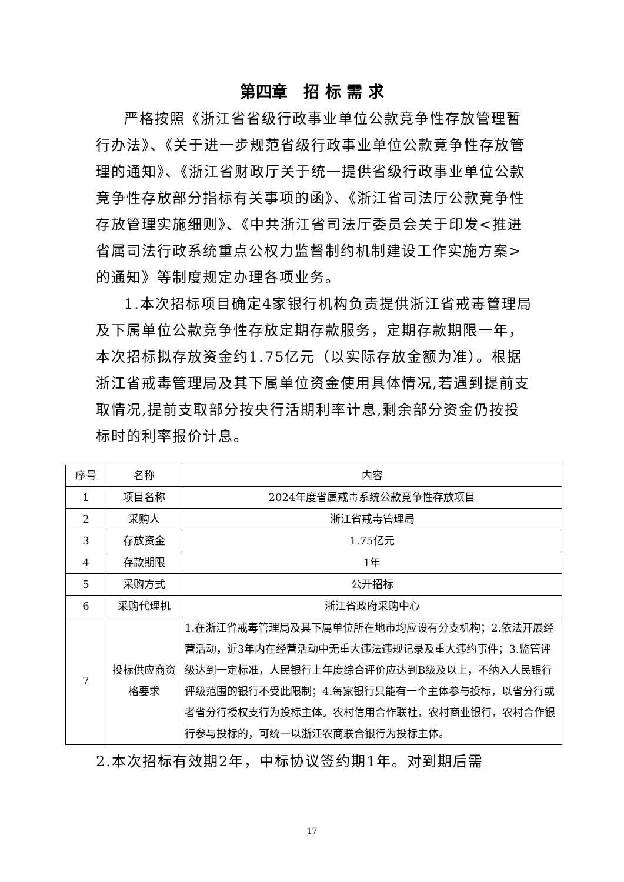第四章　招 标 需 求
严格按照《浙江省省级行政事业单位公款竞争性存放管理暂行办法》、《关于进一步规范省级行政事业单位公款竞争性存放管理的通知》、《浙江省财政厅关于统一提供省级行政事业单位公款竞争性存放部分指标有关事项的函》、《浙江省司法厅公款竞争性存放管理实施细则》、《中共浙江省司法厅委员会关于印发<推进省属司法行政系统重点公权力监督制约机制建设工作实施方案>的通知》等制度规定办理各项业务。
1.本次招标项目确定4家银行机构负责提供浙江省戒毒管理局及下属单位公款竞争性存放定期存款服务，定期存款期限一年，本次招标拟存放资金约1.75亿元（以实际存放金额为准）。根据浙江省戒毒管理局及其下属单位资金使用具体情况,若遇到提前支取情况,提前支取部分按央行活期利率计息,剩余部分资金仍按投标时的利率报价计息。
| 序号 | 名称 | 内容 |
| --- | --- | --- |
| 1 | 项目名称 | 2024年度省属戒毒系统公款竞争性存放项目 |
| 2 | 采购人 | 浙江省戒毒管理局 |
| 3 | 存放资金 | 1.75亿元 |
| 4 | 存款期限 | 1年 |
| 5 | 采购方式 | 公开招标 |
| 6 | 采购代理机 | 浙江省政府采购中心 |
| 7 | 投标供应商资格要求 | 1.在浙江省戒毒管理局及其下属单位所在地市均应设有分支机构；2.依法开展经营活动，近3年内在经营活动中无重大违法违规记录及重大违约事件；3.监管评级达到一定标准，人民银行上年度综合评价应达到B级及以上，不纳入人民银行评级范围的银行不受此限制；4.每家银行只能有一个主体参与投标，以省分行或者省分行授权支行为投标主体。农村信用合作联社，农村商业银行，农村合作银行参与投标的，可统一以浙江农商联合银行为投标主体。 |
2.本次招标有效期2年，中标协议签约期1年。对到期后需
17